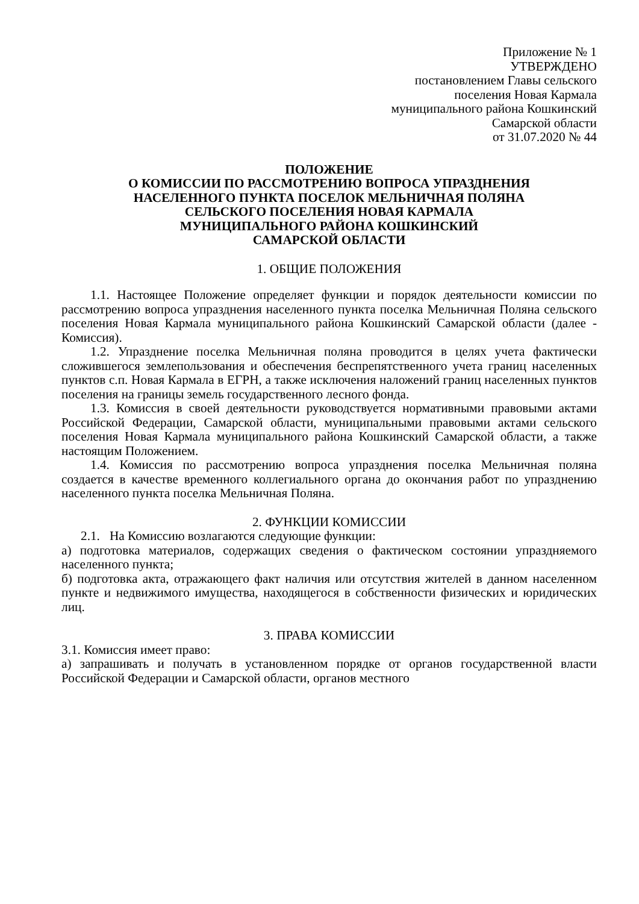Приложение № 1
УТВЕРЖДЕНО
постановлением Главы сельского
поселения Новая Кармала
муниципального района Кошкинский
Самарской области
от 31.07.2020 № 44
ПОЛОЖЕНИЕ
О КОМИССИИ ПО РАССМОТРЕНИЮ ВОПРОСА УПРАЗДНЕНИЯ
НАСЕЛЕННОГО ПУНКТА ПОСЕЛОК МЕЛЬНИЧНАЯ ПОЛЯНА
СЕЛЬСКОГО ПОСЕЛЕНИЯ НОВАЯ КАРМАЛА
МУНИЦИПАЛЬНОГО РАЙОНА КОШКИНСКИЙ
САМАРСКОЙ ОБЛАСТИ
1. ОБЩИЕ ПОЛОЖЕНИЯ
1.1. Настоящее Положение определяет функции и порядок деятельности комиссии по рассмотрению вопроса упразднения населенного пункта поселка Мельничная Поляна сельского поселения Новая Кармала муниципального района Кошкинский Самарской области (далее - Комиссия).
1.2. Упразднение поселка Мельничная поляна проводится в целях учета фактически сложившегося землепользования и обеспечения беспрепятственного учета границ населенных пунктов с.п. Новая Кармала в ЕГРН, а также исключения наложений границ населенных пунктов поселения на границы земель государственного лесного фонда.
1.3. Комиссия в своей деятельности руководствуется нормативными правовыми актами Российской Федерации, Самарской области, муниципальными правовыми актами сельского поселения Новая Кармала муниципального района Кошкинский Самарской области, а также настоящим Положением.
1.4. Комиссия по рассмотрению вопроса упразднения поселка Мельничная поляна создается в качестве временного коллегиального органа до окончания работ по упразднению населенного пункта поселка Мельничная Поляна.
2. ФУНКЦИИ КОМИССИИ
2.1. На Комиссию возлагаются следующие функции:
а) подготовка материалов, содержащих сведения о фактическом состоянии упраздняемого населенного пункта;
б) подготовка акта, отражающего факт наличия или отсутствия жителей в данном населенном пункте и недвижимого имущества, находящегося в собственности физических и юридических лиц.
3. ПРАВА КОМИССИИ
3.1. Комиссия имеет право:
а) запрашивать и получать в установленном порядке от органов государственной власти Российской Федерации и Самарской области, органов местного